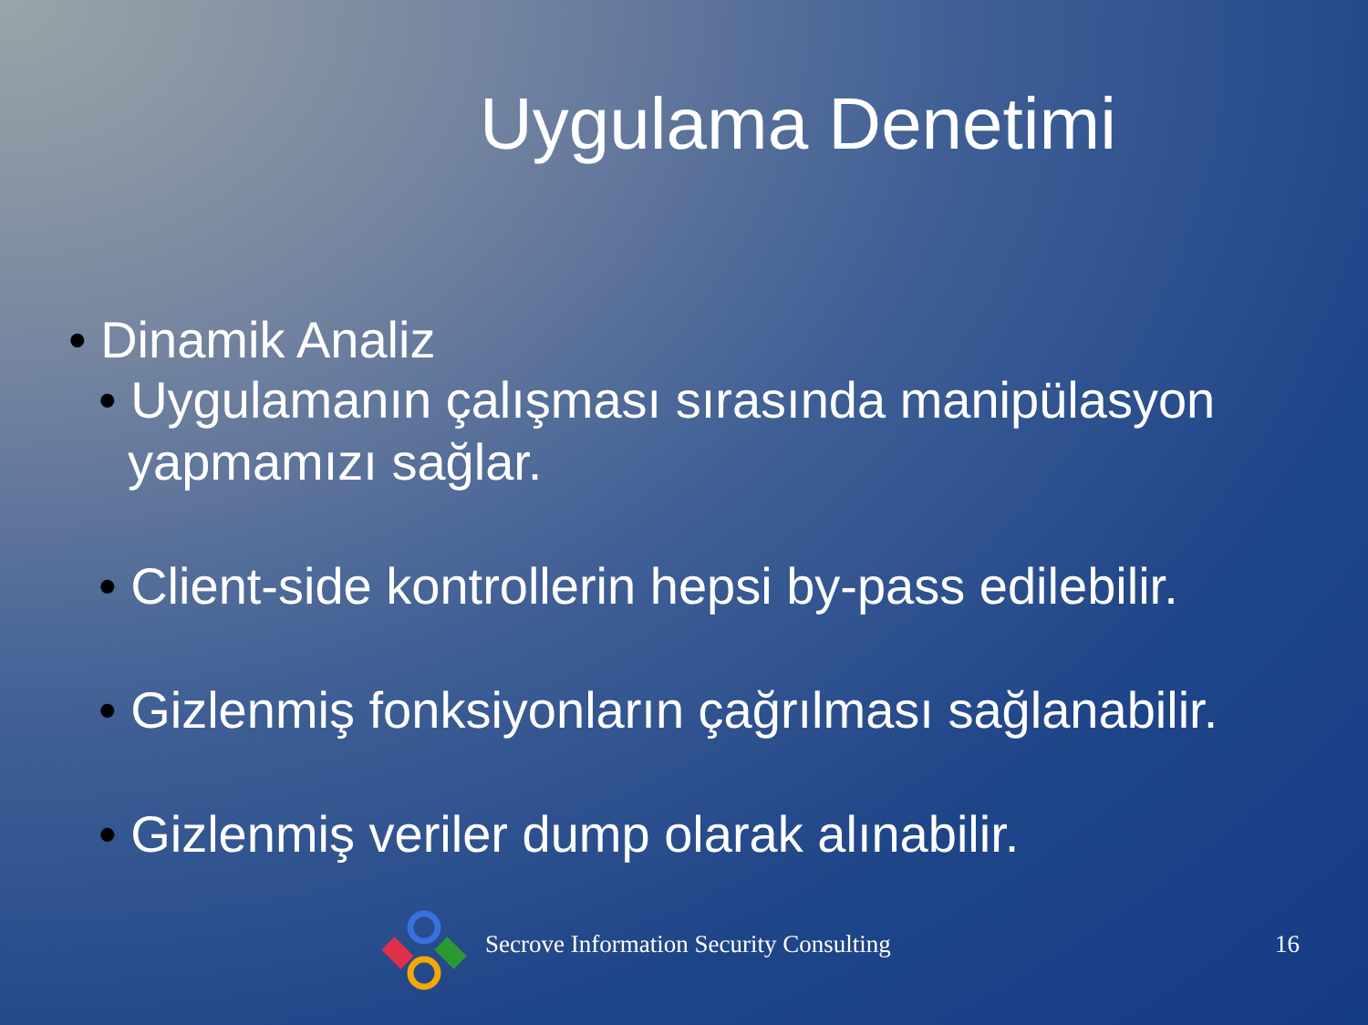Uygulama Denetimi
• Dinamik Analiz
• Uygulamanın çalışması sırasında manipülasyon yapmamızı sağlar.
• Client-side kontrollerin hepsi by-pass edilebilir.
• Gizlenmiş fonksiyonların çağrılması sağlanabilir.
• Gizlenmiş veriler dump olarak alınabilir.
Secrove Information Security Consulting 16